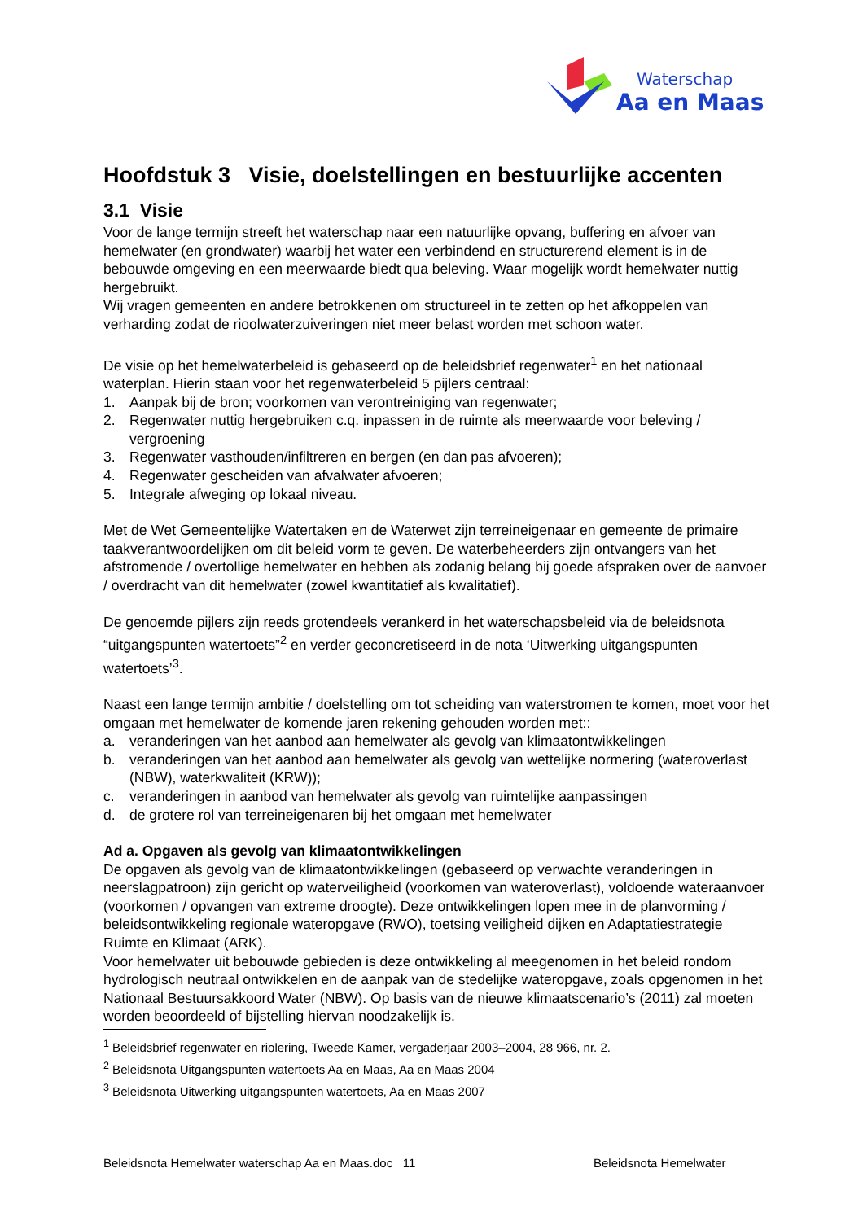Waterschap
Aa en Maas
Hoofdstuk 3 Visie, doelstellingen en bestuurlijke accenten
3.1 Visie
Voor de lange termijn streeft het waterschap naar een natuurlijke opvang, buffering en afvoer van hemelwater (en grondwater) waarbij het water een verbindend en structurerend element is in de bebouwde omgeving en een meerwaarde biedt qua beleving. Waar mogelijk wordt hemelwater nuttig hergebruikt.
Wij vragen gemeenten en andere betrokkenen om structureel in te zetten op het afkoppelen van verharding zodat de rioolwaterzuiveringen niet meer belast worden met schoon water.
De visie op het hemelwaterbeleid is gebaseerd op de beleidsbrief regenwater<sup>1</sup> en het nationaal waterplan. Hierin staan voor het regenwaterbeleid 5 pijlers centraal:
1. Aanpak bij de bron; voorkomen van verontreiniging van regenwater;
2. Regenwater nuttig hergebruiken c.q. inpassen in de ruimte als meerwaarde voor beleving / vergroening
3. Regenwater vasthouden/infiltreren en bergen (en dan pas afvoeren);
4. Regenwater gescheiden van afvalwater afvoeren;
5. Integrale afweging op lokaal niveau.
Met de Wet Gemeentelijke Watertaken en de Waterwet zijn terreineigenaar en gemeente de primaire taakverantwoordelijken om dit beleid vorm te geven. De waterbeheerders zijn ontvangers van het afstromende / overtollige hemelwater en hebben als zodanig belang bij goede afspraken over de aanvoer / overdracht van dit hemelwater (zowel kwantitatief als kwalitatief).
De genoemde pijlers zijn reeds grotendeels verankerd in het waterschapsbeleid via de beleidsnota “uitgangspunten watertoets”<sup>2</sup> en verder geconcretiseerd in de nota ‘Uitwerking uitgangspunten watertoets’<sup>3</sup>.
Naast een lange termijn ambitie / doelstelling om tot scheiding van waterstromen te komen, moet voor het omgaan met hemelwater de komende jaren rekening gehouden worden met::
a. veranderingen van het aanbod aan hemelwater als gevolg van klimaatontwikkelingen
b. veranderingen van het aanbod aan hemelwater als gevolg van wettelijke normering (wateroverlast (NBW), waterkwaliteit (KRW));
c. veranderingen in aanbod van hemelwater als gevolg van ruimtelijke aanpassingen
d. de grotere rol van terreineigenaren bij het omgaan met hemelwater
Ad a. Opgaven als gevolg van klimaatontwikkelingen
De opgaven als gevolg van de klimaatontwikkelingen (gebaseerd op verwachte veranderingen in neerslagpatroon) zijn gericht op waterveiligheid (voorkomen van wateroverlast), voldoende wateraanvoer (voorkomen / opvangen van extreme droogte). Deze ontwikkelingen lopen mee in de planvorming / beleidsontwikkeling regionale wateropgave (RWO), toetsing veiligheid dijken en Adaptatiestrategie Ruimte en Klimaat (ARK).
Voor hemelwater uit bebouwde gebieden is deze ontwikkeling al meegenomen in het beleid rondom hydrologisch neutraal ontwikkelen en de aanpak van de stedelijke wateropgave, zoals opgenomen in het Nationaal Bestuursakkoord Water (NBW). Op basis van de nieuwe klimaatscenario’s (2011) zal moeten worden beoordeeld of bijstelling hiervan noodzakelijk is.
<sup>1</sup> Beleidsbrief regenwater en riolering, Tweede Kamer, vergaderjaar 2003–2004, 28 966, nr. 2.
<sup>2</sup> Beleidsnota Uitgangspunten watertoets Aa en Maas, Aa en Maas 2004
<sup>3</sup> Beleidsnota Uitwerking uitgangspunten watertoets, Aa en Maas 2007
Beleidsnota Hemelwater waterschap Aa en Maas.doc 11 Beleidsnota Hemelwater